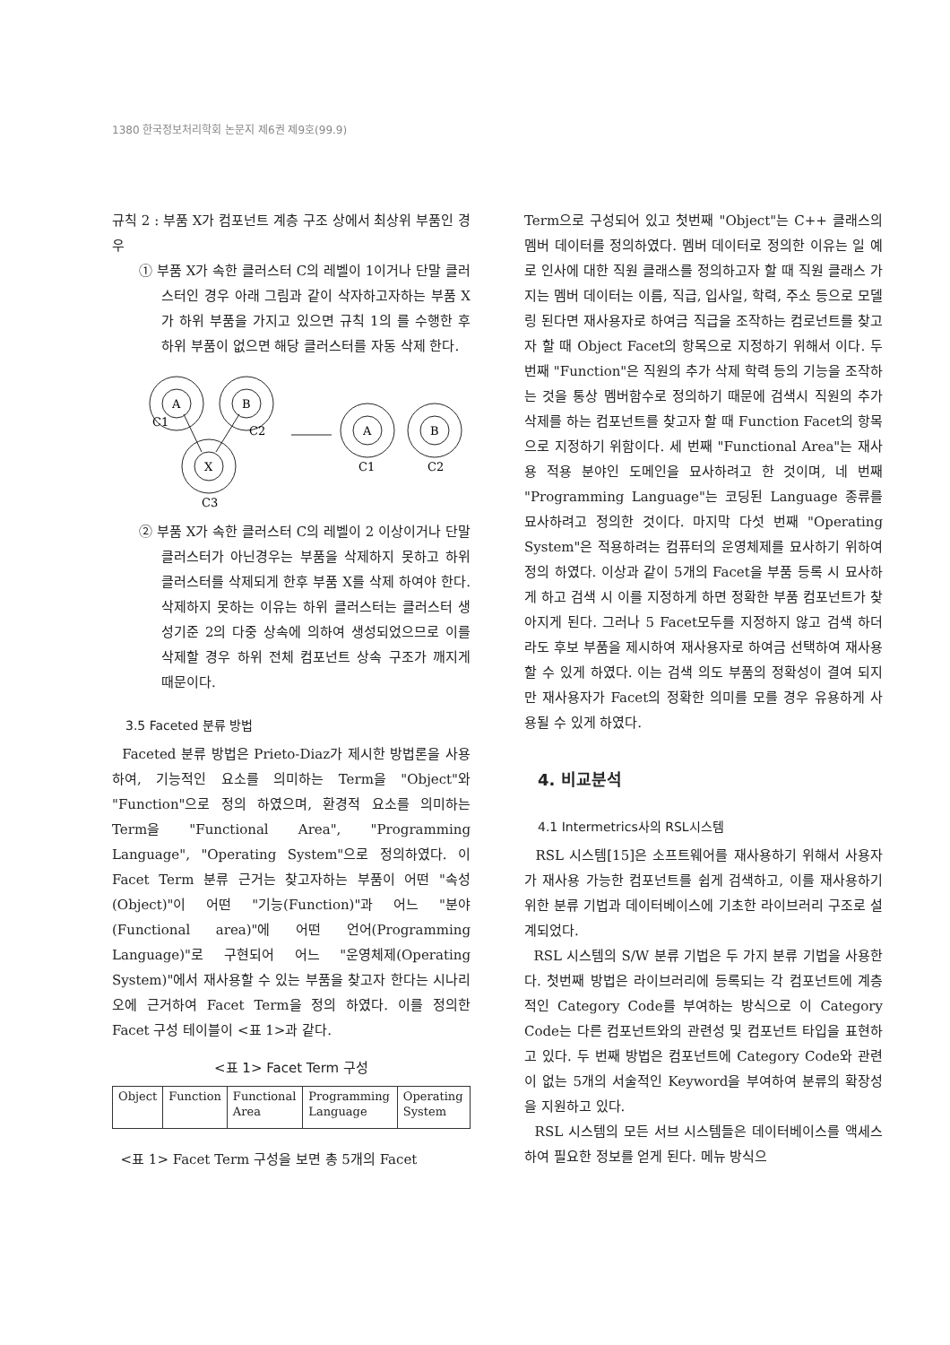1380 한국정보처리학회 논문지 제6권 제9호(99.9)
규칙 2 : 부품 X가 컴포넌트 계층 구조 상에서 최상위 부품인 경우
① 부품 X가 속한 클러스터 C의 레벨이 1이거나 단말 클러스터인 경우 아래 그림과 같이 삭자하고자하는 부품 X가 하위 부품을 가지고 있으면 규칙 1의 를 수행한 후 하위 부품이 없으면 해당 클러스터를 자동 삭제 한다.
A
B
X
A
B
C1
C2
C3
C1
C2
② 부품 X가 속한 클러스터 C의 레벨이 2 이상이거나 단말 클러스터가 아닌경우는 부품을 삭제하지 못하고 하위 클러스터를 삭제되게 한후 부품 X를 삭제 하여야 한다. 삭제하지 못하는 이유는 하위 클러스터는 클러스터 생성기준 2의 다중 상속에 의하여 생성되었으므로 이를 삭제할 경우 하위 전체 컴포넌트 상속 구조가 깨지게 때문이다.
3.5 Faceted 분류 방법
Faceted 분류 방법은 Prieto-Diaz가 제시한 방법론을 사용하여, 기능적인 요소를 의미하는 Term을 "Object"와 "Function"으로 정의 하였으며, 환경적 요소를 의미하는 Term을 "Functional Area", "Programming Language", "Operating System"으로 정의하였다. 이 Facet Term 분류 근거는 찾고자하는 부품이 어떤 "속성(Object)"이 어떤 "기능(Function)"과 어느 "분야(Functional area)"에 어떤 언어(Programming Language)"로 구현되어 어느 "운영체제(Operating System)"에서 재사용할 수 있는 부품을 찾고자 한다는 시나리오에 근거하여 Facet Term을 정의 하였다. 이를 정의한 Facet 구성 테이블이 <표 1>과 같다.
<표 1> Facet Term 구성
| Object | Function | Functional Area | Programming Language | Operating System |
<표 1> Facet Term 구성을 보면 총 5개의 Facet
Term으로 구성되어 있고 첫번째 "Object"는 C++ 클래스의 멤버 데이터를 정의하였다. 멤버 데이터로 정의한 이유는 일 예로 인사에 대한 직원 클래스를 정의하고자 할 때 직원 클래스 가지는 멤버 데이터는 이름, 직급, 입사일, 학력, 주소 등으로 모델링 된다면 재사용자로 하여금 직급을 조작하는 컴로넌트를 찾고자 할 때 Object Facet의 항목으로 지정하기 위해서 이다. 두 번째 "Function"은 직원의 추가 삭제 학력 등의 기능을 조작하는 것을 통상 멤버함수로 정의하기 때문에 검색시 직원의 추가 삭제를 하는 컴포넌트를 찾고자 할 때 Function Facet의 항목으로 지정하기 위함이다. 세 번째 "Functional Area"는 재사용 적용 분야인 도메인을 묘사하려고 한 것이며, 네 번째 "Programming Language"는 코딩된 Language 종류를 묘사하려고 정의한 것이다. 마지막 다섯 번째 "Operating System"은 적용하려는 컴퓨터의 운영체제를 묘사하기 위하여 정의 하였다. 이상과 같이 5개의 Facet을 부품 등록 시 묘사하게 하고 검색 시 이를 지정하게 하면 정확한 부품 컴포넌트가 찾아지게 된다. 그러나 5 Facet모두를 지정하지 않고 검색 하더라도 후보 부품을 제시하여 재사용자로 하여금 선택하여 재사용할 수 있게 하였다. 이는 검색 의도 부품의 정확성이 결여 되지만 재사용자가 Facet의 정확한 의미를 모를 경우 유용하게 사용될 수 있게 하였다.
4. 비교분석
4.1 Intermetrics사의 RSL시스템
RSL 시스템[15]은 소프트웨어를 재사용하기 위해서 사용자가 재사용 가능한 컴포넌트를 쉽게 검색하고, 이를 재사용하기 위한 분류 기법과 데이터베이스에 기초한 라이브러리 구조로 설계되었다.
RSL 시스템의 S/W 분류 기법은 두 가지 분류 기법을 사용한다. 첫번째 방법은 라이브러리에 등록되는 각 컴포넌트에 계층적인 Category Code를 부여하는 방식으로 이 Category Code는 다른 컴포넌트와의 관련성 및 컴포넌트 타입을 표현하고 있다. 두 번째 방법은 컴포넌트에 Category Code와 관련이 없는 5개의 서술적인 Keyword을 부여하여 분류의 확장성을 지원하고 있다.
RSL 시스템의 모든 서브 시스템들은 데이터베이스를 액세스하여 필요한 정보를 얻게 된다. 메뉴 방식으